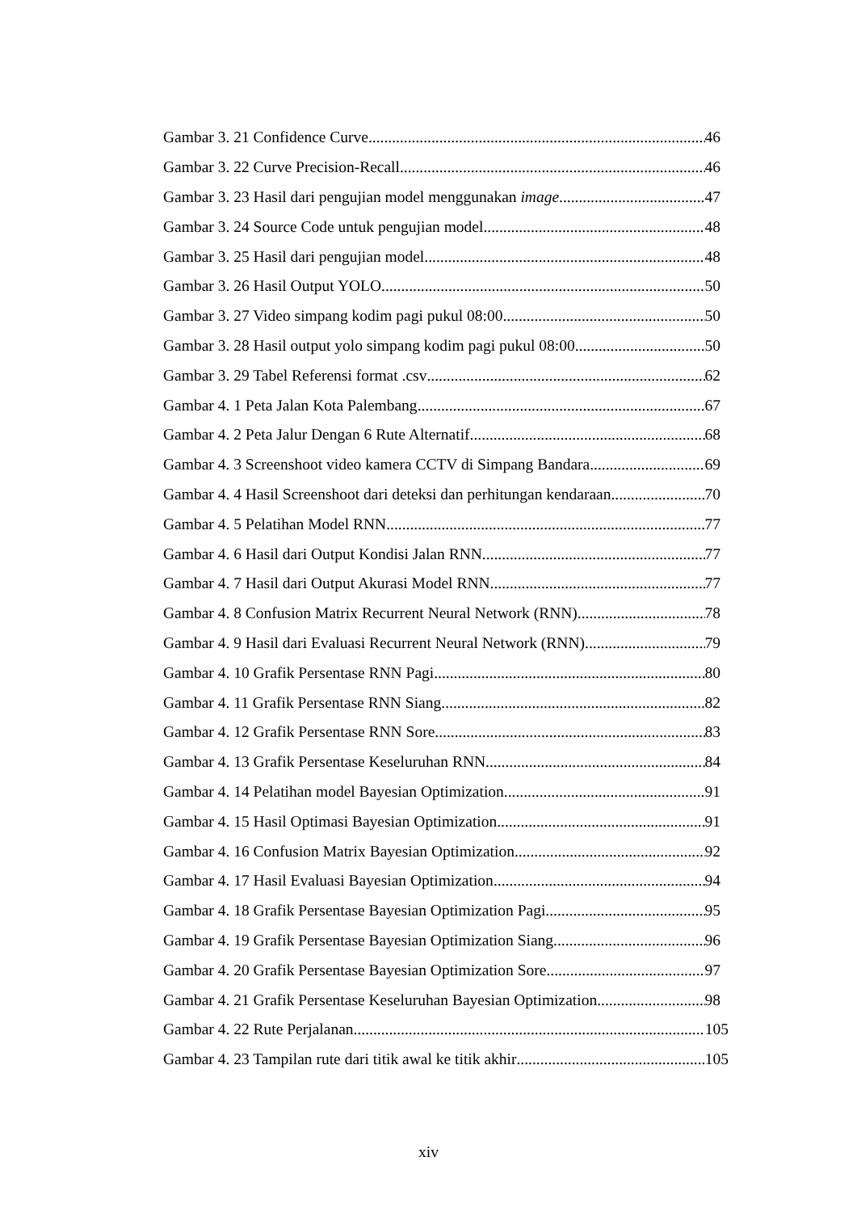Gambar 3. 21 Confidence Curve 46
Gambar 3. 22 Curve Precision-Recall 46
Gambar 3. 23 Hasil dari pengujian model menggunakan image 47
Gambar 3. 24 Source Code untuk pengujian model 48
Gambar 3. 25 Hasil dari pengujian model 48
Gambar 3. 26 Hasil Output YOLO 50
Gambar 3. 27 Video simpang kodim pagi pukul 08:00 50
Gambar 3. 28 Hasil output yolo simpang kodim pagi pukul 08:00 50
Gambar 3. 29 Tabel Referensi format .csv 62
Gambar 4. 1 Peta Jalan Kota Palembang 67
Gambar 4. 2 Peta Jalur Dengan 6 Rute Alternatif 68
Gambar 4. 3 Screenshoot video kamera CCTV di Simpang Bandara 69
Gambar 4. 4 Hasil Screenshoot dari deteksi dan perhitungan kendaraan 70
Gambar 4. 5 Pelatihan Model RNN 77
Gambar 4. 6 Hasil dari Output Kondisi Jalan RNN 77
Gambar 4. 7 Hasil dari Output Akurasi Model RNN 77
Gambar 4. 8 Confusion Matrix Recurrent Neural Network (RNN) 78
Gambar 4. 9 Hasil dari Evaluasi Recurrent Neural Network (RNN) 79
Gambar 4. 10 Grafik Persentase RNN Pagi 80
Gambar 4. 11 Grafik Persentase RNN Siang 82
Gambar 4. 12 Grafik Persentase RNN Sore 83
Gambar 4. 13 Grafik Persentase Keseluruhan RNN 84
Gambar 4. 14 Pelatihan model Bayesian Optimization 91
Gambar 4. 15 Hasil Optimasi Bayesian Optimization 91
Gambar 4. 16 Confusion Matrix Bayesian Optimization 92
Gambar 4. 17 Hasil Evaluasi Bayesian Optimization 94
Gambar 4. 18 Grafik Persentase Bayesian Optimization Pagi 95
Gambar 4. 19 Grafik Persentase Bayesian Optimization Siang 96
Gambar 4. 20 Grafik Persentase Bayesian Optimization Sore 97
Gambar 4. 21 Grafik Persentase Keseluruhan Bayesian Optimization 98
Gambar 4. 22 Rute Perjalanan 105
Gambar 4. 23 Tampilan rute dari titik awal ke titik akhir 105
xiv